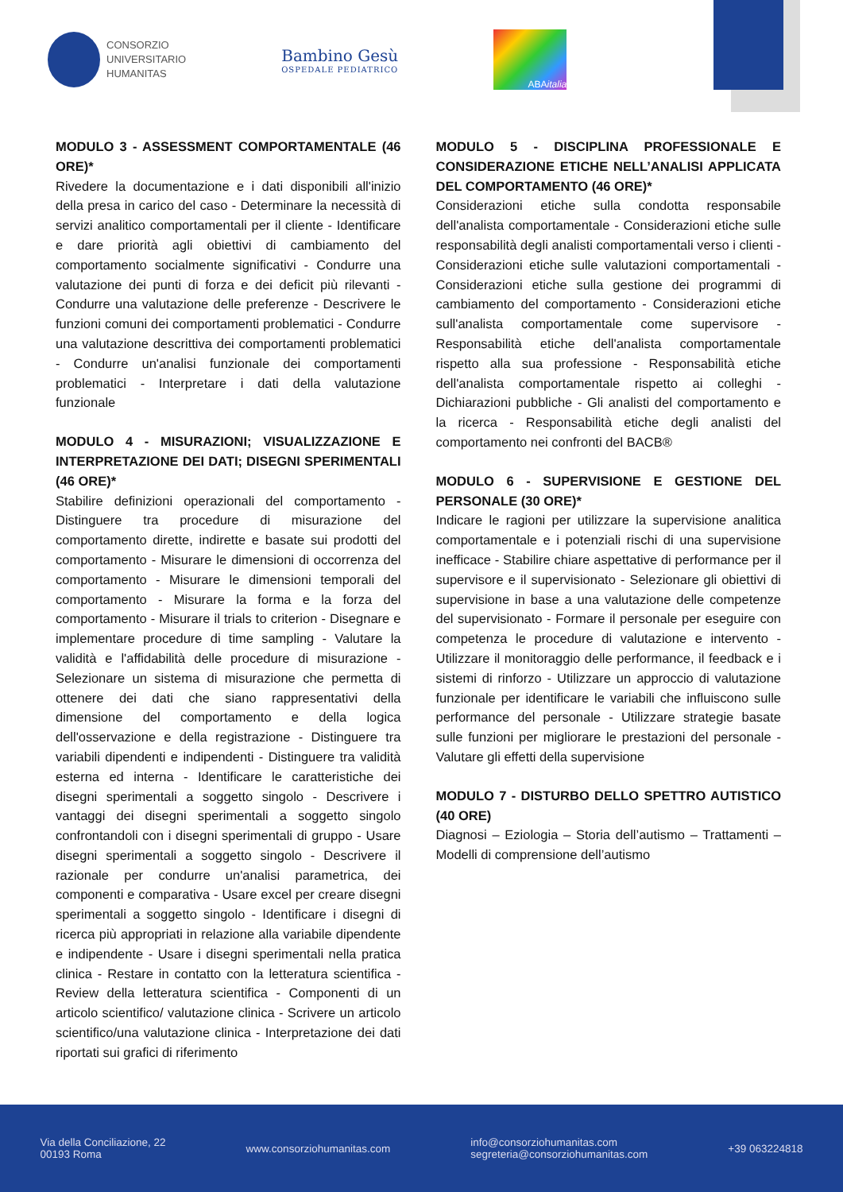CONSORZIO
UNIVERSITARIO
HUMANITAS
Bambino Gesù
OSPEDALE PEDIATRICO
ABA italia
MODULO 3 - ASSESSMENT COMPORTAMENTALE (46 ORE)*
Rivedere la documentazione e i dati disponibili all'inizio della presa in carico del caso - Determinare la necessità di servizi analitico comportamentali per il cliente - Identificare e dare priorità agli obiettivi di cambiamento del comportamento socialmente significativi - Condurre una valutazione dei punti di forza e dei deficit più rilevanti - Condurre una valutazione delle preferenze - Descrivere le funzioni comuni dei comportamenti problematici - Condurre una valutazione descrittiva dei comportamenti problematici - Condurre un'analisi funzionale dei comportamenti problematici - Interpretare i dati della valutazione funzionale
MODULO 4 - MISURAZIONI; VISUALIZZAZIONE E INTERPRETAZIONE DEI DATI; DISEGNI SPERIMENTALI (46 ORE)*
Stabilire definizioni operazionali del comportamento - Distinguere tra procedure di misurazione del comportamento dirette, indirette e basate sui prodotti del comportamento - Misurare le dimensioni di occorrenza del comportamento - Misurare le dimensioni temporali del comportamento - Misurare la forma e la forza del comportamento - Misurare il trials to criterion - Disegnare e implementare procedure di time sampling - Valutare la validità e l'affidabilità delle procedure di misurazione - Selezionare un sistema di misurazione che permetta di ottenere dei dati che siano rappresentativi della dimensione del comportamento e della logica dell'osservazione e della registrazione - Distinguere tra variabili dipendenti e indipendenti - Distinguere tra validità esterna ed interna - Identificare le caratteristiche dei disegni sperimentali a soggetto singolo - Descrivere i vantaggi dei disegni sperimentali a soggetto singolo confrontandoli con i disegni sperimentali di gruppo - Usare disegni sperimentali a soggetto singolo - Descrivere il razionale per condurre un'analisi parametrica, dei componenti e comparativa - Usare excel per creare disegni sperimentali a soggetto singolo - Identificare i disegni di ricerca più appropriati in relazione alla variabile dipendente e indipendente - Usare i disegni sperimentali nella pratica clinica - Restare in contatto con la letteratura scientifica - Review della letteratura scientifica - Componenti di un articolo scientifico/ valutazione clinica - Scrivere un articolo scientifico/una valutazione clinica - Interpretazione dei dati riportati sui grafici di riferimento
MODULO 5 - DISCIPLINA PROFESSIONALE E CONSIDERAZIONE ETICHE NELL’ANALISI APPLICATA DEL COMPORTAMENTO (46 ORE)*
Considerazioni etiche sulla condotta responsabile dell'analista comportamentale - Considerazioni etiche sulle responsabilità degli analisti comportamentali verso i clienti - Considerazioni etiche sulle valutazioni comportamentali - Considerazioni etiche sulla gestione dei programmi di cambiamento del comportamento - Considerazioni etiche sull'analista comportamentale come supervisore - Responsabilità etiche dell'analista comportamentale rispetto alla sua professione - Responsabilità etiche dell'analista comportamentale rispetto ai colleghi - Dichiarazioni pubbliche - Gli analisti del comportamento e la ricerca - Responsabilità etiche degli analisti del comportamento nei confronti del BACB®
MODULO 6 - SUPERVISIONE E GESTIONE DEL PERSONALE (30 ORE)*
Indicare le ragioni per utilizzare la supervisione analitica comportamentale e i potenziali rischi di una supervisione inefficace - Stabilire chiare aspettative di performance per il supervisore e il supervisionato - Selezionare gli obiettivi di supervisione in base a una valutazione delle competenze del supervisionato - Formare il personale per eseguire con competenza le procedure di valutazione e intervento - Utilizzare il monitoraggio delle performance, il feedback e i sistemi di rinforzo - Utilizzare un approccio di valutazione funzionale per identificare le variabili che influiscono sulle performance del personale - Utilizzare strategie basate sulle funzioni per migliorare le prestazioni del personale - Valutare gli effetti della supervisione
MODULO 7 - DISTURBO DELLO SPETTRO AUTISTICO (40 ORE)
Diagnosi – Eziologia – Storia dell’autismo – Trattamenti – Modelli di comprensione dell’autismo
Via della Conciliazione, 22
00193 Roma
www.consorziohumanitas.com
info@consorziohumanitas.com
segreteria@consorziohumanitas.com
+39 063224818